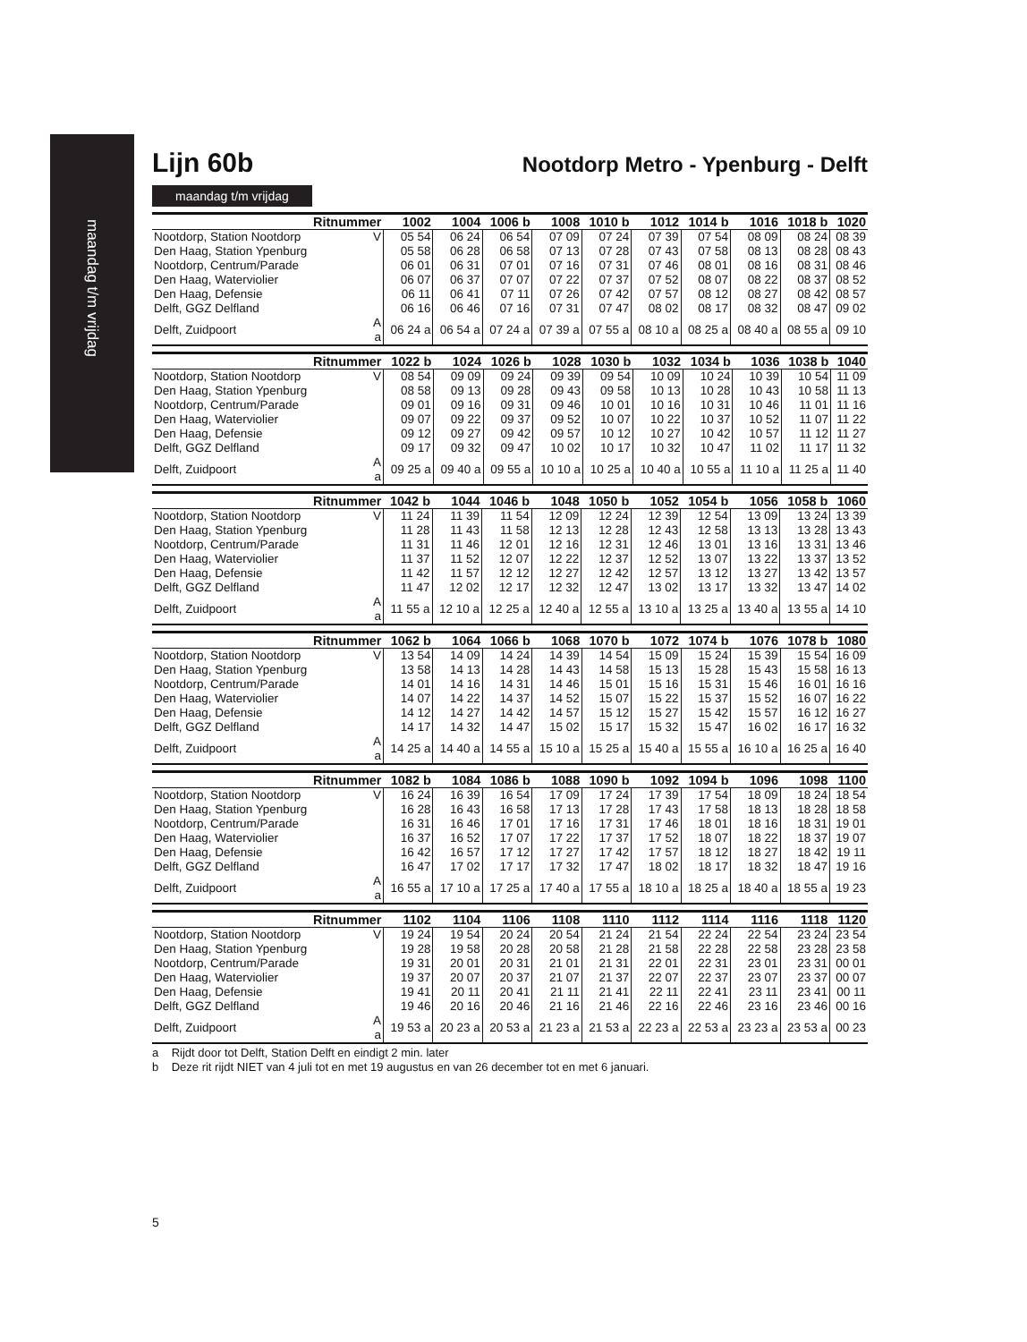maandag t/m vrijdag
Lijn 60b
Nootdorp Metro - Ypenburg - Delft
maandag t/m vrijdag
| Ritnummer | | 1002 | 1004 | 1006 b | 1008 | 1010 b | 1012 | 1014 b | 1016 | 1018 b | 1020 |
| --- | --- | --- | --- | --- | --- | --- | --- | --- | --- | --- | --- |
| Nootdorp, Station Nootdorp | V | 05 54 | 06 24 | 06 54 | 07 09 | 07 24 | 07 39 | 07 54 | 08 09 | 08 24 | 08 39 |
| Den Haag, Station Ypenburg | | 05 58 | 06 28 | 06 58 | 07 13 | 07 28 | 07 43 | 07 58 | 08 13 | 08 28 | 08 43 |
| Nootdorp, Centrum/Parade | | 06 01 | 06 31 | 07 01 | 07 16 | 07 31 | 07 46 | 08 01 | 08 16 | 08 31 | 08 46 |
| Den Haag, Waterviolier | | 06 07 | 06 37 | 07 07 | 07 22 | 07 37 | 07 52 | 08 07 | 08 22 | 08 37 | 08 52 |
| Den Haag, Defensie | | 06 11 | 06 41 | 07 11 | 07 26 | 07 42 | 07 57 | 08 12 | 08 27 | 08 42 | 08 57 |
| Delft, GGZ Delfland | | 06 16 | 06 46 | 07 16 | 07 31 | 07 47 | 08 02 | 08 17 | 08 32 | 08 47 | 09 02 |
| Delft, Zuidpoort | A a | 06 24 a | 06 54 a | 07 24 a | 07 39 a | 07 55 a | 08 10 a | 08 25 a | 08 40 a | 08 55 a | 09 10 |
| Ritnummer | | 1022 b | 1024 | 1026 b | 1028 | 1030 b | 1032 | 1034 b | 1036 | 1038 b | 1040 |
| --- | --- | --- | --- | --- | --- | --- | --- | --- | --- | --- | --- |
| Nootdorp, Station Nootdorp | V | 08 54 | 09 09 | 09 24 | 09 39 | 09 54 | 10 09 | 10 24 | 10 39 | 10 54 | 11 09 |
| Den Haag, Station Ypenburg | | 08 58 | 09 13 | 09 28 | 09 43 | 09 58 | 10 13 | 10 28 | 10 43 | 10 58 | 11 13 |
| Nootdorp, Centrum/Parade | | 09 01 | 09 16 | 09 31 | 09 46 | 10 01 | 10 16 | 10 31 | 10 46 | 11 01 | 11 16 |
| Den Haag, Waterviolier | | 09 07 | 09 22 | 09 37 | 09 52 | 10 07 | 10 22 | 10 37 | 10 52 | 11 07 | 11 22 |
| Den Haag, Defensie | | 09 12 | 09 27 | 09 42 | 09 57 | 10 12 | 10 27 | 10 42 | 10 57 | 11 12 | 11 27 |
| Delft, GGZ Delfland | | 09 17 | 09 32 | 09 47 | 10 02 | 10 17 | 10 32 | 10 47 | 11 02 | 11 17 | 11 32 |
| Delft, Zuidpoort | A a | 09 25 a | 09 40 a | 09 55 a | 10 10 a | 10 25 a | 10 40 a | 10 55 a | 11 10 a | 11 25 a | 11 40 |
| Ritnummer | | 1042 b | 1044 | 1046 b | 1048 | 1050 b | 1052 | 1054 b | 1056 | 1058 b | 1060 |
| --- | --- | --- | --- | --- | --- | --- | --- | --- | --- | --- | --- |
| Nootdorp, Station Nootdorp | V | 11 24 | 11 39 | 11 54 | 12 09 | 12 24 | 12 39 | 12 54 | 13 09 | 13 24 | 13 39 |
| Den Haag, Station Ypenburg | | 11 28 | 11 43 | 11 58 | 12 13 | 12 28 | 12 43 | 12 58 | 13 13 | 13 28 | 13 43 |
| Nootdorp, Centrum/Parade | | 11 31 | 11 46 | 12 01 | 12 16 | 12 31 | 12 46 | 13 01 | 13 16 | 13 31 | 13 46 |
| Den Haag, Waterviolier | | 11 37 | 11 52 | 12 07 | 12 22 | 12 37 | 12 52 | 13 07 | 13 22 | 13 37 | 13 52 |
| Den Haag, Defensie | | 11 42 | 11 57 | 12 12 | 12 27 | 12 42 | 12 57 | 13 12 | 13 27 | 13 42 | 13 57 |
| Delft, GGZ Delfland | | 11 47 | 12 02 | 12 17 | 12 32 | 12 47 | 13 02 | 13 17 | 13 32 | 13 47 | 14 02 |
| Delft, Zuidpoort | A a | 11 55 a | 12 10 a | 12 25 a | 12 40 a | 12 55 a | 13 10 a | 13 25 a | 13 40 a | 13 55 a | 14 10 |
| Ritnummer | | 1062 b | 1064 | 1066 b | 1068 | 1070 b | 1072 | 1074 b | 1076 | 1078 b | 1080 |
| --- | --- | --- | --- | --- | --- | --- | --- | --- | --- | --- | --- |
| Nootdorp, Station Nootdorp | V | 13 54 | 14 09 | 14 24 | 14 39 | 14 54 | 15 09 | 15 24 | 15 39 | 15 54 | 16 09 |
| Den Haag, Station Ypenburg | | 13 58 | 14 13 | 14 28 | 14 43 | 14 58 | 15 13 | 15 28 | 15 43 | 15 58 | 16 13 |
| Nootdorp, Centrum/Parade | | 14 01 | 14 16 | 14 31 | 14 46 | 15 01 | 15 16 | 15 31 | 15 46 | 16 01 | 16 16 |
| Den Haag, Waterviolier | | 14 07 | 14 22 | 14 37 | 14 52 | 15 07 | 15 22 | 15 37 | 15 52 | 16 07 | 16 22 |
| Den Haag, Defensie | | 14 12 | 14 27 | 14 42 | 14 57 | 15 12 | 15 27 | 15 42 | 15 57 | 16 12 | 16 27 |
| Delft, GGZ Delfland | | 14 17 | 14 32 | 14 47 | 15 02 | 15 17 | 15 32 | 15 47 | 16 02 | 16 17 | 16 32 |
| Delft, Zuidpoort | A a | 14 25 a | 14 40 a | 14 55 a | 15 10 a | 15 25 a | 15 40 a | 15 55 a | 16 10 a | 16 25 a | 16 40 |
| Ritnummer | | 1082 b | 1084 | 1086 b | 1088 | 1090 b | 1092 | 1094 b | 1096 | 1098 | 1100 |
| --- | --- | --- | --- | --- | --- | --- | --- | --- | --- | --- | --- |
| Nootdorp, Station Nootdorp | V | 16 24 | 16 39 | 16 54 | 17 09 | 17 24 | 17 39 | 17 54 | 18 09 | 18 24 | 18 54 |
| Den Haag, Station Ypenburg | | 16 28 | 16 43 | 16 58 | 17 13 | 17 28 | 17 43 | 17 58 | 18 13 | 18 28 | 18 58 |
| Nootdorp, Centrum/Parade | | 16 31 | 16 46 | 17 01 | 17 16 | 17 31 | 17 46 | 18 01 | 18 16 | 18 31 | 19 01 |
| Den Haag, Waterviolier | | 16 37 | 16 52 | 17 07 | 17 22 | 17 37 | 17 52 | 18 07 | 18 22 | 18 37 | 19 07 |
| Den Haag, Defensie | | 16 42 | 16 57 | 17 12 | 17 27 | 17 42 | 17 57 | 18 12 | 18 27 | 18 42 | 19 11 |
| Delft, GGZ Delfland | | 16 47 | 17 02 | 17 17 | 17 32 | 17 47 | 18 02 | 18 17 | 18 32 | 18 47 | 19 16 |
| Delft, Zuidpoort | A a | 16 55 a | 17 10 a | 17 25 a | 17 40 a | 17 55 a | 18 10 a | 18 25 a | 18 40 a | 18 55 a | 19 23 |
| Ritnummer | | 1102 | 1104 | 1106 | 1108 | 1110 | 1112 | 1114 | 1116 | 1118 | 1120 |
| --- | --- | --- | --- | --- | --- | --- | --- | --- | --- | --- | --- |
| Nootdorp, Station Nootdorp | V | 19 24 | 19 54 | 20 24 | 20 54 | 21 24 | 21 54 | 22 24 | 22 54 | 23 24 | 23 54 |
| Den Haag, Station Ypenburg | | 19 28 | 19 58 | 20 28 | 20 58 | 21 28 | 21 58 | 22 28 | 22 58 | 23 28 | 23 58 |
| Nootdorp, Centrum/Parade | | 19 31 | 20 01 | 20 31 | 21 01 | 21 31 | 22 01 | 22 31 | 23 01 | 23 31 | 00 01 |
| Den Haag, Waterviolier | | 19 37 | 20 07 | 20 37 | 21 07 | 21 37 | 22 07 | 22 37 | 23 07 | 23 37 | 00 07 |
| Den Haag, Defensie | | 19 41 | 20 11 | 20 41 | 21 11 | 21 41 | 22 11 | 22 41 | 23 11 | 23 41 | 00 11 |
| Delft, GGZ Delfland | | 19 46 | 20 16 | 20 46 | 21 16 | 21 46 | 22 16 | 22 46 | 23 16 | 23 46 | 00 16 |
| Delft, Zuidpoort | A a | 19 53 a | 20 23 a | 20 53 a | 21 23 a | 21 53 a | 22 23 a | 22 53 a | 23 23 a | 23 53 a | 00 23 |
a Rijdt door tot Delft, Station Delft en eindigt 2 min. later
b Deze rit rijdt NIET van 4 juli tot en met 19 augustus en van 26 december tot en met 6 januari.
5